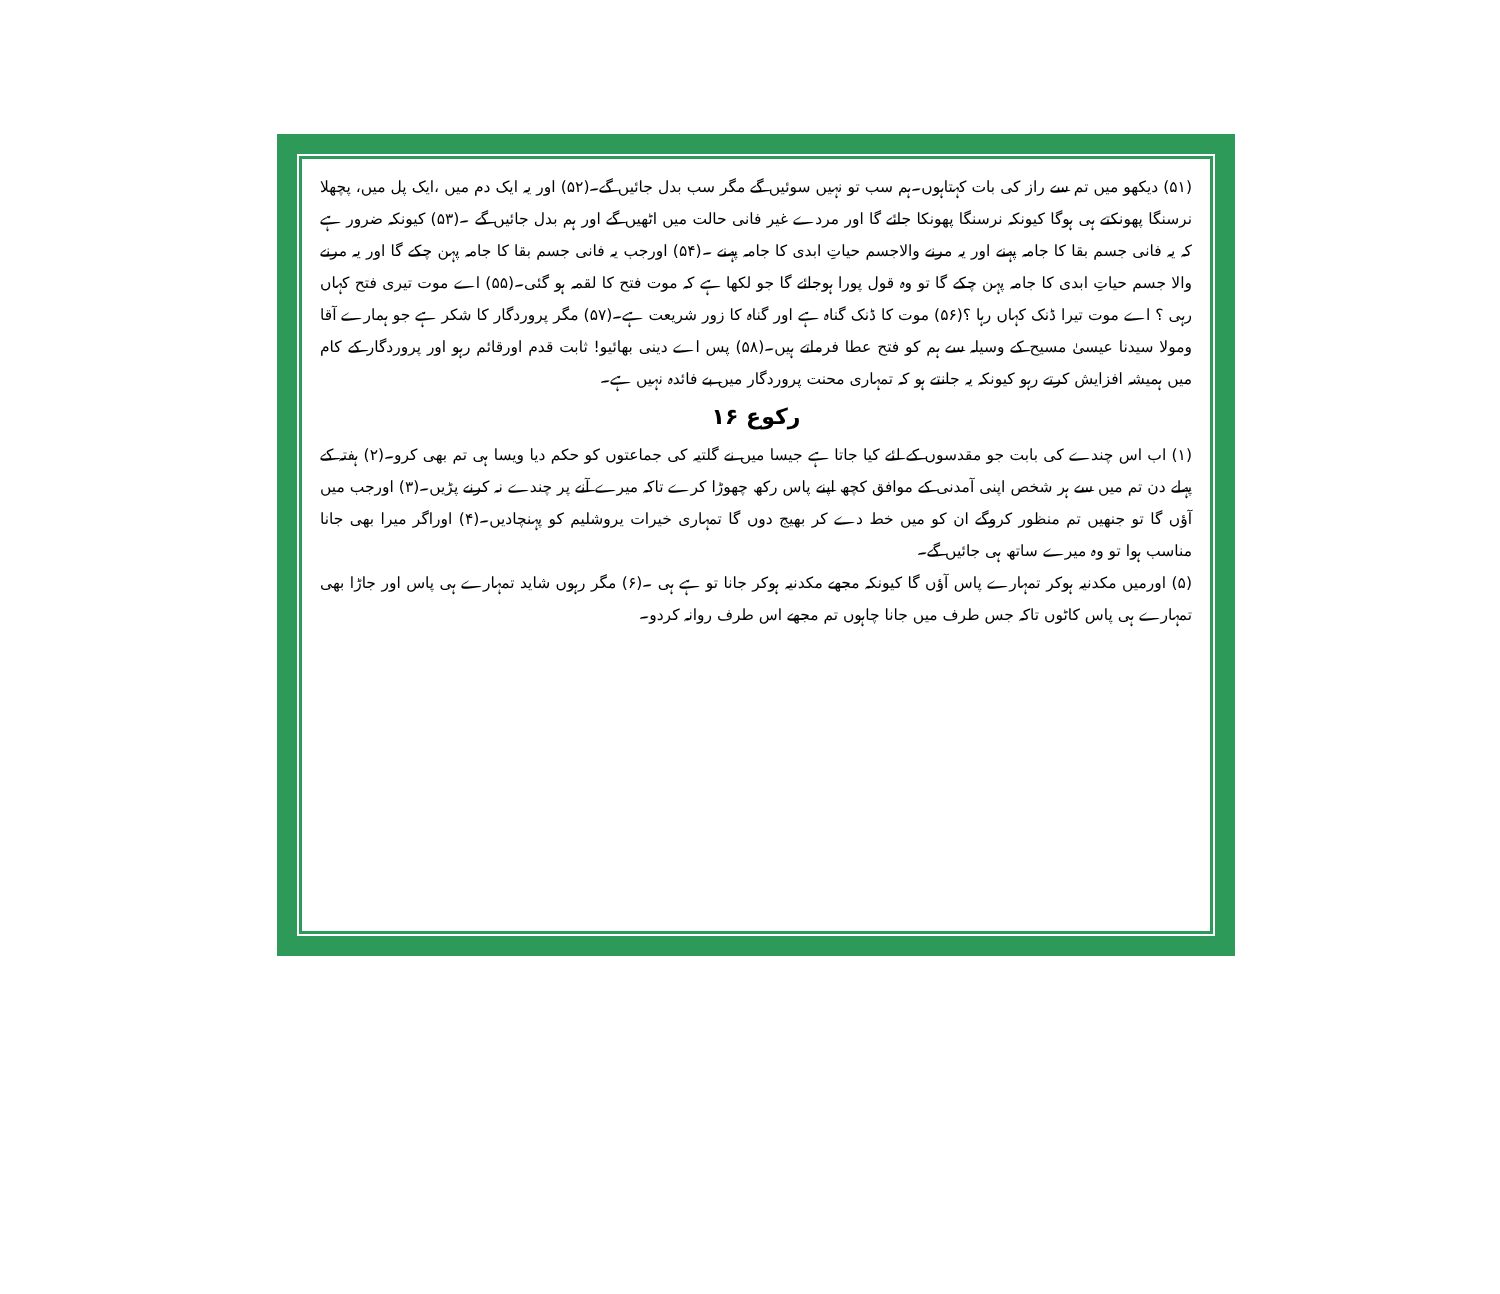(۵۱) دیکھو میں تم سے راز کی بات کہتاہوں۔ہم سب تو نہیں سوئیں گے مگر سب بدل جائیں گے۔(۵۲) اور یہ ایک دم میں ،ایک پل میں، پچھلا نرسنگا پھونکتے ہی ہوگا کیونکہ نرسنگا پھونکا جائے گا اور مردے غیر فانی حالت میں اٹھیں گے اور ہم بدل جائیں گے ۔(۵۳) کیونکہ ضرور ہے کہ یہ فانی جسم بقا کا جامہ پہنے اور یہ مرنے والاجسم حیاتِ ابدی کا جامہ پہنے ۔(۵۴) اورجب یہ فانی جسم بقا کا جامہ پہن چکے گا اور یہ مرنے والا جسم حیاتِ ابدی کا جامہ پہن چکے گا تو وہ قول پورا ہوجائے گا جو لکھا ہے کہ موت فتح کا لقمہ ہو گئی۔(۵۵) اے موت تیری فتح کہاں رہی ؟ اے موت تیرا ڈنک کہاں رہا ؟(۵۶) موت کا ڈنک گناہ ہے اور گناہ کا زور شریعت ہے۔(۵۷) مگر پروردگار کا شکر ہے جو ہمارے آقا ومولا سیدنا عیسیٰ مسیح کے وسیلہ سے ہم کو فتح عطا فرماتے ہیں۔(۵۸) پس اے دینی بھائیو! ثابت قدم اورقائم رہو اور پروردگار کے کام میں ہمیشہ افزایش کرتے رہو کیونکہ یہ جانتے ہو کہ تمہاری محنت پروردگار میں بے فائدہ نہیں ہے۔
رکوع ۱۶
(۱) اب اس چندے کی بابت جو مقدسوں کے لئے کیا جاتا ہے جیسا میں نے گلتیہ کی جماعتوں کو حکم دیا ویسا ہی تم بھی کرو۔(۲) ہفتہ کے پہلے دن تم میں سے ہر شخص اپنی آمدنی کے موافق کچھ اپنے پاس رکھ چھوڑا کرے تاکہ میرے آنے پر چندے نہ کرنے پڑیں۔(۳) اورجب میں آؤں گا تو جنھیں تم منظور کروگے ان کو میں خط دے کر بھیج دوں گا تمہاری خیرات یروشلیم کو پہنچادیں۔(۴) اوراگر میرا بھی جانا مناسب ہوا تو وہ میرے ساتھ ہی جائیں گے۔
(۵) اورمیں مکدنیہ ہوکر تمہارے پاس آؤں گا کیونکہ مجھے مکدنیہ ہوکر جانا تو ہے ہی ۔(۶) مگر رہوں شاید تمہارے ہی پاس اور جاڑا بھی تمہارے ہی پاس کاٹوں تاکہ جس طرف میں جانا چاہوں تم مجھے اس طرف روانہ کردو۔